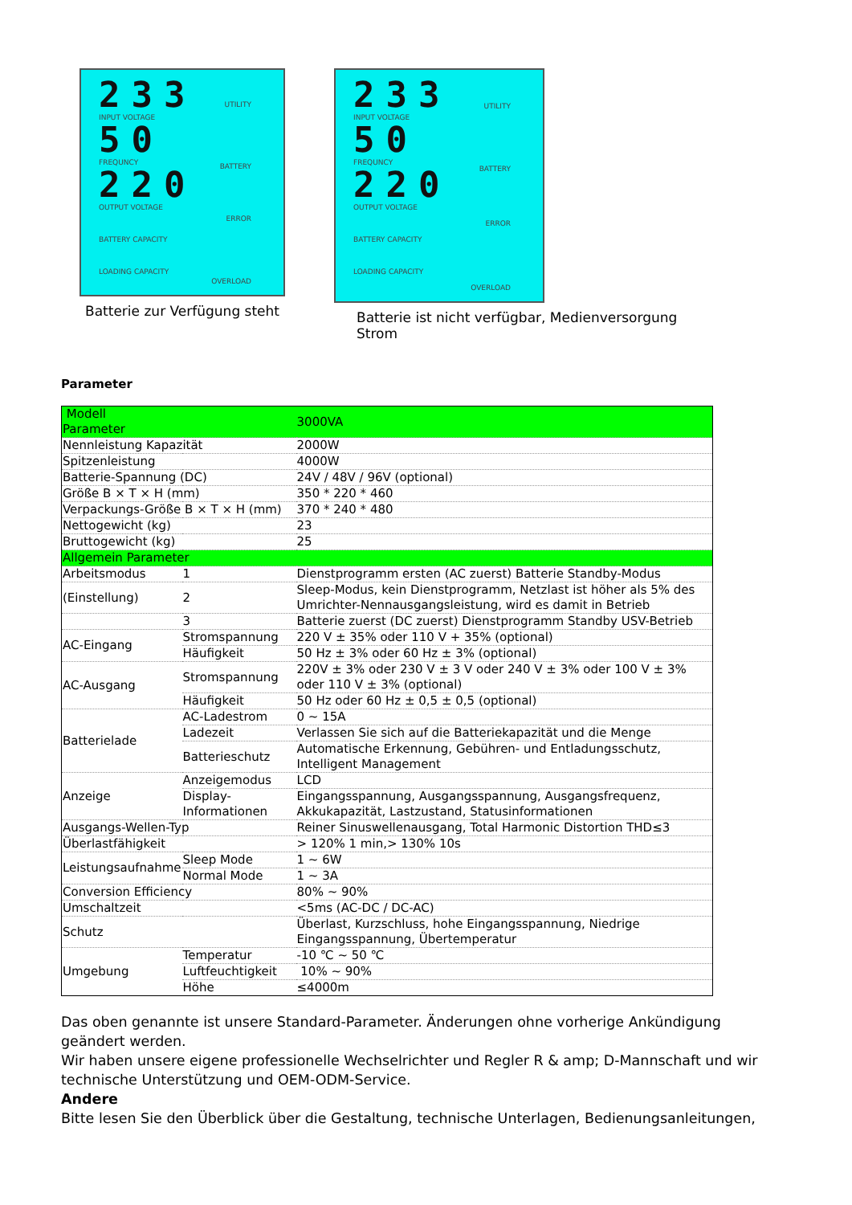233
INPUT VOLTAGE
50
FREQUNCY
220
OUTPUT VOLTAGE
BATTERY CAPACITY
LOADING CAPACITY
UTILITY
BATTERY
ERROR
OVERLOAD
Batterie zur Verfügung steht
233
INPUT VOLTAGE
50
FREQUNCY
220
OUTPUT VOLTAGE
BATTERY CAPACITY
LOADING CAPACITY
UTILITY
BATTERY
ERROR
OVERLOAD
Batterie ist nicht verfügbar, Medienversorgung Strom
Parameter
| Modell Parameter | | 3000VA |
| Nennleistung Kapazität | | 2000W |
| Spitzenleistung | | 4000W |
| Batterie-Spannung (DC) | | 24V / 48V / 96V (optional) |
| Größe B × T × H (mm) | | 350 * 220 * 460 |
| Verpackungs-Größe B × T × H (mm) | | 370 * 240 * 480 |
| Nettogewicht (kg) | | 23 |
| Bruttogewicht (kg) | | 25 |
| Allgemein Parameter | | |
| Arbeitsmodus | 1 | Dienstprogramm ersten (AC zuerst) Batterie Standby-Modus |
| (Einstellung) | 2 | Sleep-Modus, kein Dienstprogramm, Netzlast ist höher als 5% des Umrichter-Nennausgangsleistung, wird es damit in Betrieb |
| | 3 | Batterie zuerst (DC zuerst) Dienstprogramm Standby USV-Betrieb |
| AC-Eingang | Stromspannung | 220 V ± 35% oder 110 V + 35% (optional) |
| | Häufigkeit | 50 Hz ± 3% oder 60 Hz ± 3% (optional) |
| AC-Ausgang | Stromspannung | 220V ± 3% oder 230 V ± 3 V oder 240 V ± 3% oder 100 V ± 3% oder 110 V ± 3% (optional) |
| | Häufigkeit | 50 Hz oder 60 Hz ± 0,5 ± 0,5 (optional) |
| Batterielade | AC-Ladestrom | 0 ~ 15A |
| | Ladezeit | Verlassen Sie sich auf die Batteriekapazität und die Menge |
| | Batterieschutz | Automatische Erkennung, Gebühren- und Entladungsschutz, Intelligent Management |
| Anzeige | Anzeigemodus | LCD |
| | Display-Informationen | Eingangsspannung, Ausgangsspannung, Ausgangsfrequenz, Akkukapazität, Lastzustand, Statusinformationen |
| Ausgangs-Wellen-Typ | | Reiner Sinuswellenausgang, Total Harmonic Distortion THD≤3 |
| Überlastfähigkeit | | > 120% 1 min,> 130% 10s |
| Leistungsaufnahme | Sleep Mode | 1 ~ 6W |
| | Normal Mode | 1 ~ 3A |
| Conversion Efficiency | | 80% ~ 90% |
| Umschaltzeit | | <5ms (AC-DC / DC-AC) |
| Schutz | | Überlast, Kurzschluss, hohe Eingangsspannung, Niedrige Eingangsspannung, Übertemperatur |
| Umgebung | Temperatur | -10 ℃ ~ 50 ℃ |
| | Luftfeuchtigkeit | 10% ~ 90% |
| | Höhe | ≤4000m |
Das oben genannte ist unsere Standard-Parameter. Änderungen ohne vorherige Ankündigung geändert werden.
Wir haben unsere eigene professionelle Wechselrichter und Regler R & amp; D-Mannschaft und wir technische Unterstützung und OEM-ODM-Service.
Andere
Bitte lesen Sie den Überblick über die Gestaltung, technische Unterlagen, Bedienungsanleitungen,